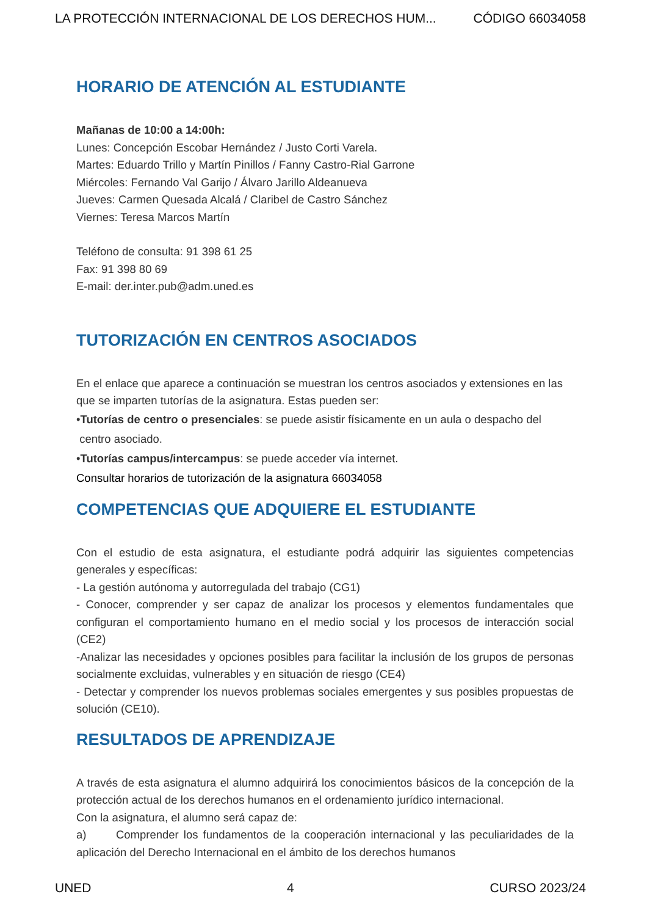LA PROTECCIÓN INTERNACIONAL DE LOS DERECHOS HUM... CÓDIGO 66034058
HORARIO DE ATENCIÓN AL ESTUDIANTE
Mañanas de 10:00 a 14:00h:
Lunes: Concepción Escobar Hernández / Justo Corti Varela.
Martes: Eduardo Trillo y Martín Pinillos / Fanny Castro-Rial Garrone
Miércoles: Fernando Val Garijo / Álvaro Jarillo Aldeanueva
Jueves: Carmen Quesada Alcalá / Claribel de Castro Sánchez
Viernes: Teresa Marcos Martín
Teléfono de consulta: 91 398 61 25
Fax: 91 398 80 69
E-mail: der.inter.pub@adm.uned.es
TUTORIZACIÓN EN CENTROS ASOCIADOS
En el enlace que aparece a continuación se muestran los centros asociados y extensiones en las que se imparten tutorías de la asignatura. Estas pueden ser:
•Tutorías de centro o presenciales: se puede asistir físicamente en un aula o despacho del
centro asociado.
•Tutorías campus/intercampus: se puede acceder vía internet.
Consultar horarios de tutorización de la asignatura 66034058
COMPETENCIAS QUE ADQUIERE EL ESTUDIANTE
Con el estudio de esta asignatura, el estudiante podrá adquirir las siguientes competencias generales y específicas:
- La gestión autónoma y autorregulada del trabajo (CG1)
- Conocer, comprender y ser capaz de analizar los procesos y elementos fundamentales que configuran el comportamiento humano en el medio social y los procesos de interacción social (CE2)
-Analizar las necesidades y opciones posibles para facilitar la inclusión de los grupos de personas socialmente excluidas, vulnerables y en situación de riesgo (CE4)
- Detectar y comprender los nuevos problemas sociales emergentes y sus posibles propuestas de solución (CE10).
RESULTADOS DE APRENDIZAJE
A través de esta asignatura el alumno adquirirá los conocimientos básicos de la concepción de la protección actual de los derechos humanos en el ordenamiento jurídico internacional.
Con la asignatura, el alumno será capaz de:
a) Comprender los fundamentos de la cooperación internacional y las peculiaridades de la aplicación del Derecho Internacional en el ámbito de los derechos humanos
UNED 4 CURSO 2023/24